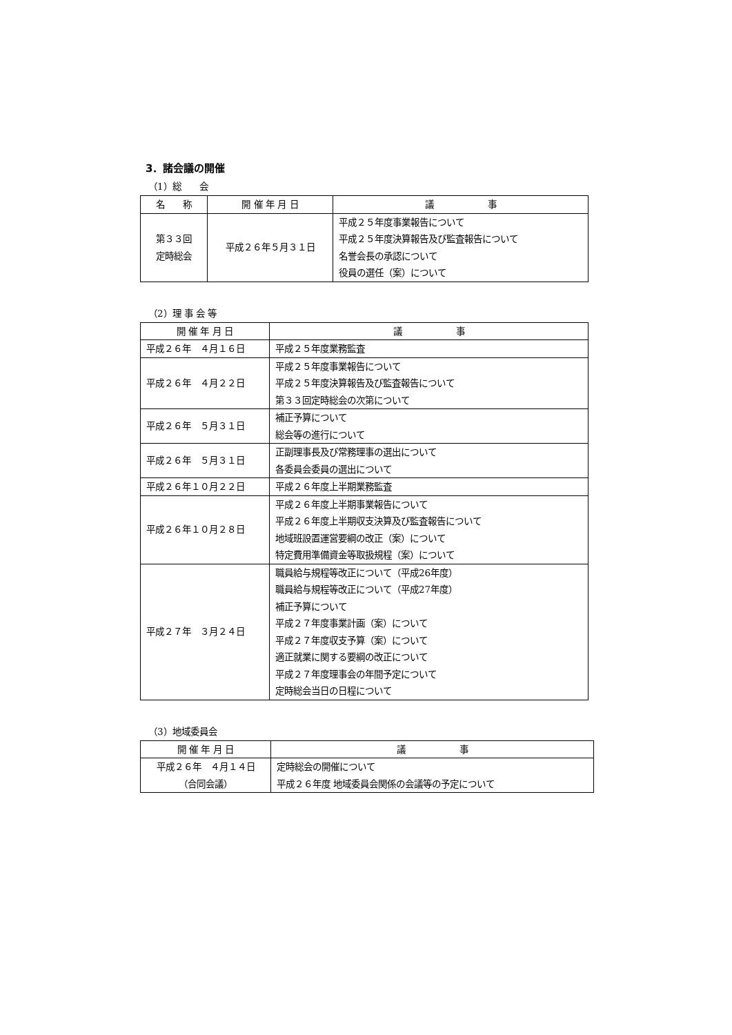3．諸会議の開催
（1）総　　会
| 名 称 | 開 催 年 月 日 | 議 事 |
| --- | --- | --- |
| 第３３回 定時総会 | 平成２６年５月３１日 | 平成２５年度事業報告について 平成２５年度決算報告及び監査報告について 名誉会長の承認について 役員の選任（案）について |
（2）理 事 会 等
| 開 催 年 月 日 | 議 事 |
| --- | --- |
| 平成２６年 ４月１６日 | 平成２５年度業務監査 |
| 平成２６年 ４月２２日 | 平成２５年度事業報告について 平成２５年度決算報告及び監査報告について 第３３回定時総会の次第について |
| 平成２６年 ５月３１日 | 補正予算について 総会等の進行について |
| 平成２６年 ５月３１日 | 正副理事長及び常務理事の選出について 各委員会委員の選出について |
| 平成２６年１０月２２日 | 平成２６年度上半期業務監査 |
| 平成２６年１０月２８日 | 平成２６年度上半期事業報告について 平成２６年度上半期収支決算及び監査報告について 地域班設置運営要綱の改正（案）について 特定費用準備資金等取扱規程（案）について |
| 平成２７年 ３月２４日 | 職員給与規程等改正について（平成26年度） 職員給与規程等改正について（平成27年度） 補正予算について 平成２７年度事業計画（案）について 平成２７年度収支予算（案）について 適正就業に関する要綱の改正について 平成２７年度理事会の年間予定について 定時総会当日の日程について |
（3）地域委員会
| 開 催 年 月 日 | 議 事 |
| --- | --- |
| 平成２６年 ４月１４日 （合同会議） | 定時総会の開催について 平成２６年度 地域委員会関係の会議等の予定について |